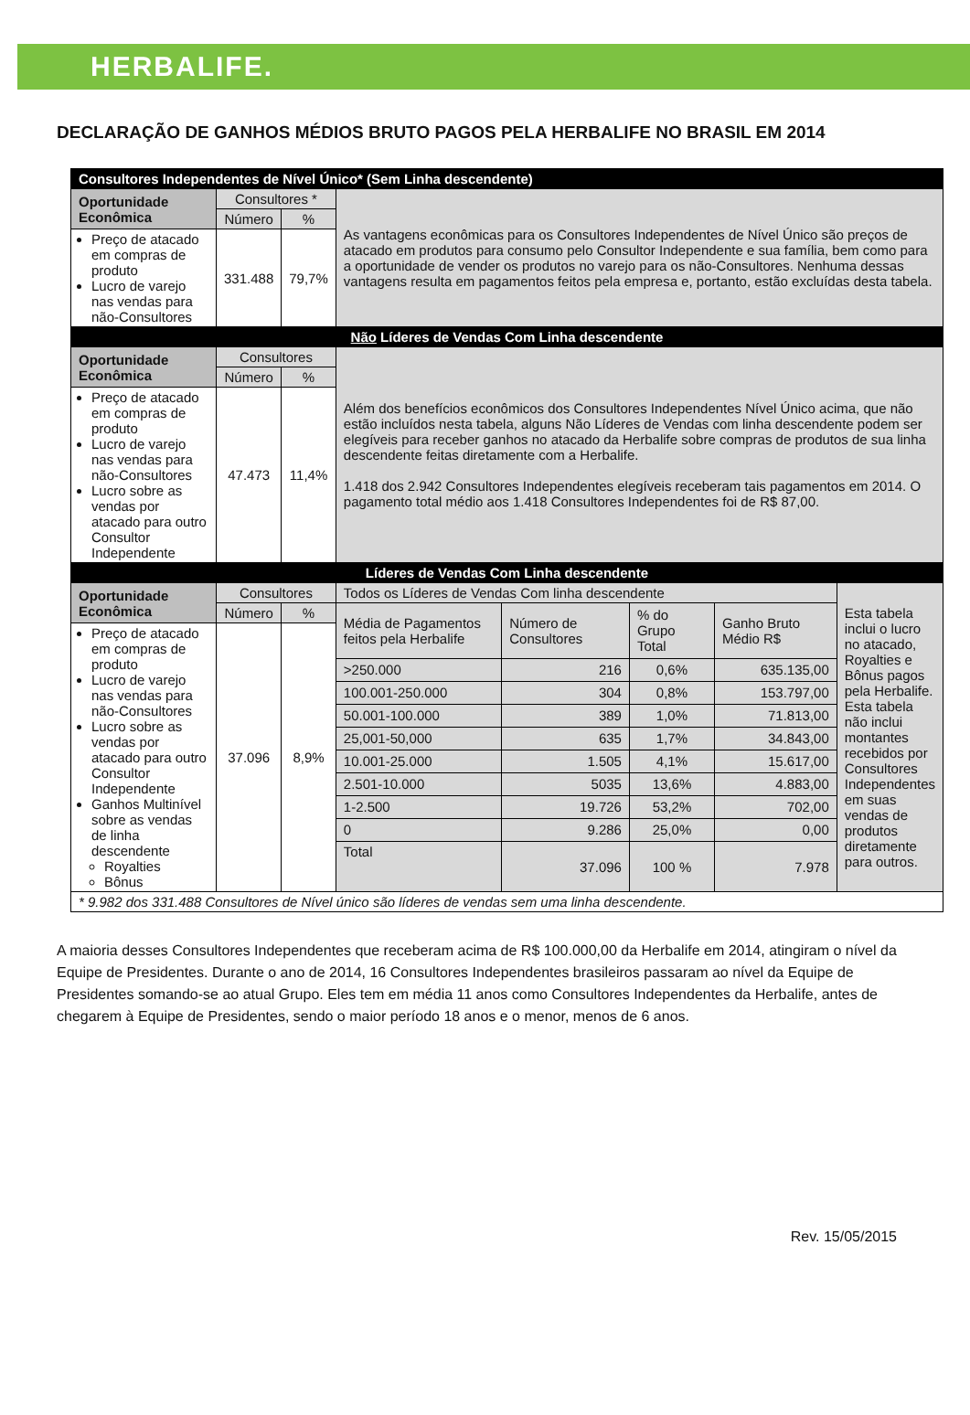HERBALIFE.
DECLARAÇÃO DE GANHOS MÉDIOS BRUTO PAGOS PELA HERBALIFE NO BRASIL EM 2014
| Consultores Independentes de Nível Único* (Sem Linha descendente) | | | | | | | |
| Oportunidade Econômica | Consultores * | | As vantagens econômicas para os Consultores Independentes de Nível Único são preços de atacado em produtos para consumo pelo Consultor Independente e sua família, bem como para a oportunidade de vender os produtos no varejo para os não-Consultores. Nenhuma dessas vantagens resulta em pagamentos feitos pela empresa e, portanto, estão excluídas desta tabela. | | | | |
| | Número | % | | | | | |
| Preço de atacado em compras de produto Lucro de varejo nas vendas para não-Consultores | 331.488 | 79,7% | | | | | |
| Não Líderes de Vendas Com Linha descendente | | | | | | | |
| Oportunidade Econômica | Consultores | | Além dos benefícios econômicos dos Consultores Independentes Nível Único acima, que não estão incluídos nesta tabela, alguns Não Líderes de Vendas com linha descendente podem ser elegíveis para receber ganhos no atacado da Herbalife sobre compras de produtos de sua linha descendente feitas diretamente com a Herbalife. 1.418 dos 2.942 Consultores Independentes elegíveis receberam tais pagamentos em 2014. O pagamento total médio aos 1.418 Consultores Independentes foi de R$ 87,00. | | | | |
| | Número | % | | | | | |
| Preço de atacado em compras de produto Lucro de varejo nas vendas para não-Consultores Lucro sobre as vendas por atacado para outro Consultor Independente | 47.473 | 11,4% | | | | | |
| Líderes de Vendas Com Linha descendente | | | | | | | |
| Oportunidade Econômica | Consultores | | Todos os Líderes de Vendas Com linha descendente | | | | Esta tabela inclui o lucro no atacado, Royalties e Bônus pagos pela Herbalife. Esta tabela não inclui montantes recebidos por Consultores Independentes em suas vendas de produtos diretamente para outros. |
| | Número | % | Média de Pagamentos feitos pela Herbalife | Número de Consultores | % do Grupo Total | Ganho Bruto Médio R$ | |
| Preço de atacado em compras de produto Lucro de varejo nas vendas para não-Consultores Lucro sobre as vendas por atacado para outro Consultor Independente Ganhos Multinível sobre as vendas de linha descendente Royalties Bônus | 37.096 | 8,9% | | | | | |
| | | | >250.000 | 216 | 0,6% | 635.135,00 | |
| | | | 100.001-250.000 | 304 | 0,8% | 153.797,00 | |
| | | | 50.001-100.000 | 389 | 1,0% | 71.813,00 | |
| | | | 25,001-50,000 | 635 | 1,7% | 34.843,00 | |
| | | | 10.001-25.000 | 1.505 | 4,1% | 15.617,00 | |
| | | | 2.501-10.000 | 5035 | 13,6% | 4.883,00 | |
| | | | 1-2.500 | 19.726 | 53,2% | 702,00 | |
| | | | 0 | 9.286 | 25,0% | 0,00 | |
| | | | Total | 37.096 | 100 % | 7.978 | |
| * 9.982 dos 331.488 Consultores de Nível único são líderes de vendas sem uma linha descendente. | | | | | | | |
A maioria desses Consultores Independentes que receberam acima de R$ 100.000,00 da Herbalife em 2014, atingiram o nível da Equipe de Presidentes. Durante o ano de 2014, 16 Consultores Independentes brasileiros passaram ao nível da Equipe de Presidentes somando-se ao atual Grupo. Eles tem em média 11 anos como Consultores Independentes da Herbalife, antes de chegarem à Equipe de Presidentes, sendo o maior período 18 anos e o menor, menos de 6 anos.
Rev. 15/05/2015